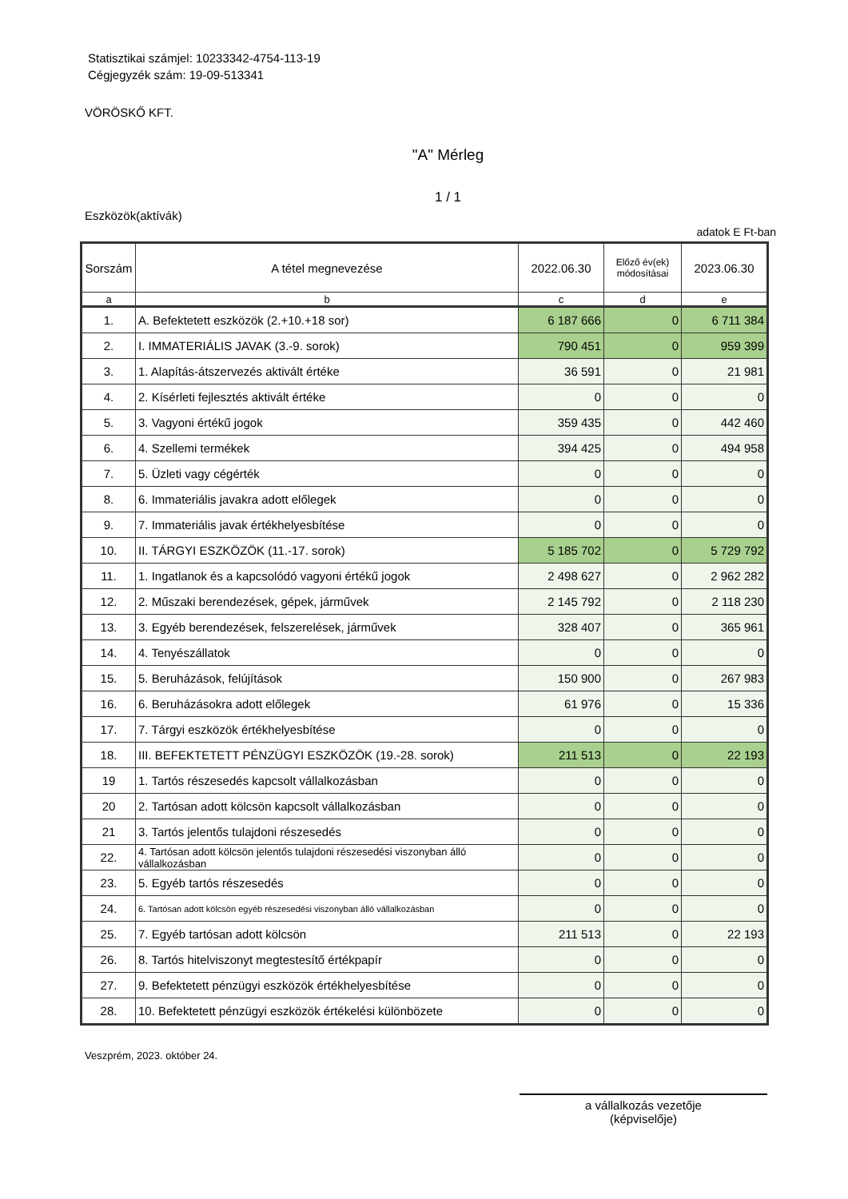Statisztikai számjel: 10233342-4754-113-19
Cégjegyzék szám: 19-09-513341
VÖRÖSKŐ KFT.
"A" Mérleg
1 / 1
Eszközök(aktívák)
adatok E Ft-ban
| Sorszám | A tétel megnevezése | 2022.06.30 | Előző év(ek) módosításai | 2023.06.30 |
| --- | --- | --- | --- | --- |
| a | b | c | d | e |
| 1. | A. Befektetett eszközök (2.+10.+18 sor) | 6 187 666 | 0 | 6 711 384 |
| 2. | I. IMMATERIÁLIS JAVAK (3.-9. sorok) | 790 451 | 0 | 959 399 |
| 3. | 1. Alapítás-átszervezés aktivált értéke | 36 591 | 0 | 21 981 |
| 4. | 2. Kísérleti fejlesztés aktivált értéke | 0 | 0 | 0 |
| 5. | 3. Vagyoni értékű jogok | 359 435 | 0 | 442 460 |
| 6. | 4. Szellemi termékek | 394 425 | 0 | 494 958 |
| 7. | 5. Üzleti vagy cégérték | 0 | 0 | 0 |
| 8. | 6. Immateriális javakra adott előlegek | 0 | 0 | 0 |
| 9. | 7. Immateriális javak értékhelyesbítése | 0 | 0 | 0 |
| 10. | II. TÁRGYI ESZKÖZÖK (11.-17. sorok) | 5 185 702 | 0 | 5 729 792 |
| 11. | 1. Ingatlanok és a kapcsolódó vagyoni értékű jogok | 2 498 627 | 0 | 2 962 282 |
| 12. | 2. Műszaki berendezések, gépek, járművek | 2 145 792 | 0 | 2 118 230 |
| 13. | 3. Egyéb berendezések, felszerelések, járművek | 328 407 | 0 | 365 961 |
| 14. | 4. Tenyészállatok | 0 | 0 | 0 |
| 15. | 5. Beruházások, felújítások | 150 900 | 0 | 267 983 |
| 16. | 6. Beruházásokra adott előlegek | 61 976 | 0 | 15 336 |
| 17. | 7. Tárgyi eszközök értékhelyesbítése | 0 | 0 | 0 |
| 18. | III. BEFEKTETETT PÉNZÜGYI ESZKÖZÖK (19.-28. sorok) | 211 513 | 0 | 22 193 |
| 19 | 1. Tartós részesedés kapcsolt vállalkozásban | 0 | 0 | 0 |
| 20 | 2. Tartósan adott kölcsön kapcsolt vállalkozásban | 0 | 0 | 0 |
| 21 | 3. Tartós jelentős tulajdoni részesedés | 0 | 0 | 0 |
| 22. | 4. Tartósan adott kölcsön jelentős tulajdoni részesedési viszonyban álló vállalkozásban | 0 | 0 | 0 |
| 23. | 5. Egyéb tartós részesedés | 0 | 0 | 0 |
| 24. | 6. Tartósan adott kölcsön egyéb részesedési viszonyban álló vállalkozásban | 0 | 0 | 0 |
| 25. | 7. Egyéb tartósan adott kölcsön | 211 513 | 0 | 22 193 |
| 26. | 8. Tartós hitelviszonyt megtestesítő értékpapír | 0 | 0 | 0 |
| 27. | 9. Befektetett pénzügyi eszközök értékhelyesbítése | 0 | 0 | 0 |
| 28. | 10. Befektetett pénzügyi eszközök értékelési különbözete | 0 | 0 | 0 |
Veszprém, 2023. október 24.
a vállalkozás vezetője
(képviselője)